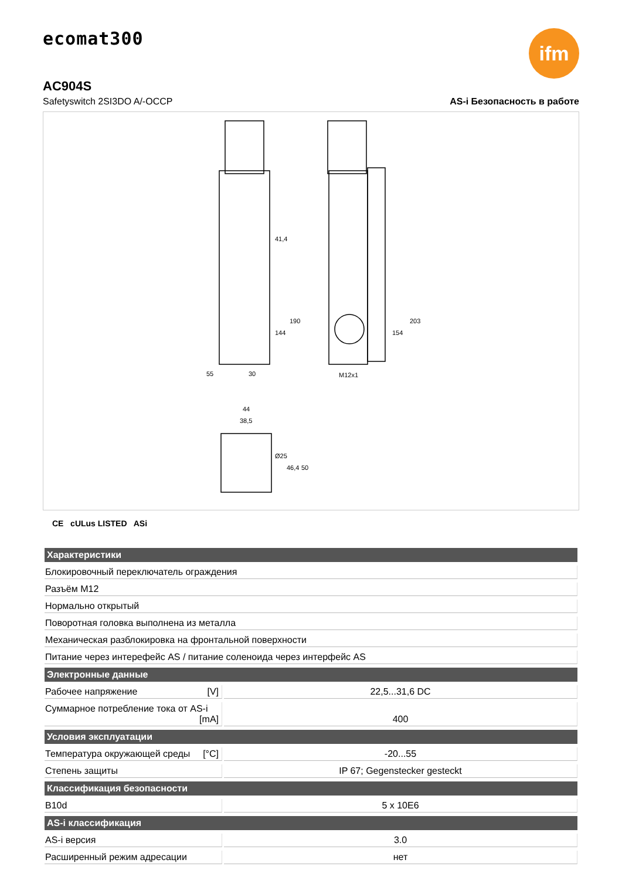ecomat300
ifm
AC904S
Safetyswitch 2SI3DO A/-OCCP AS-i Безопасность в работе
30
M12x1
55
44
38,5
41,4
144
190
154
203
Ø25
46,4
50
CE cULus LISTED ASi
| Характеристики | |
| --- | --- |
| Блокировочный переключатель ограждения | |
| Разъём M12 | |
| Нормально открытый | |
| Поворотная головка выполнена из металла | |
| Механическая разблокировка на фронтальной поверхности | |
| Питание через интерефейс AS / питание соленоида через интерфейс AS | |
| Электронные данные | |
| Рабочее напряжение [V] | 22,5...31,6 DC |
| Суммарное потребление тока от AS-i [mA] | 400 |
| Условия эксплуатации | |
| Температура окружающей среды [°C] | -20...55 |
| Степень защиты | IP 67; Gegenstecker gesteckt |
| Классификация безопасности | |
| B10d | 5 x 10E6 |
| AS-i классификация | |
| AS-i версия | 3.0 |
| Расширенный режим адресации | нет |